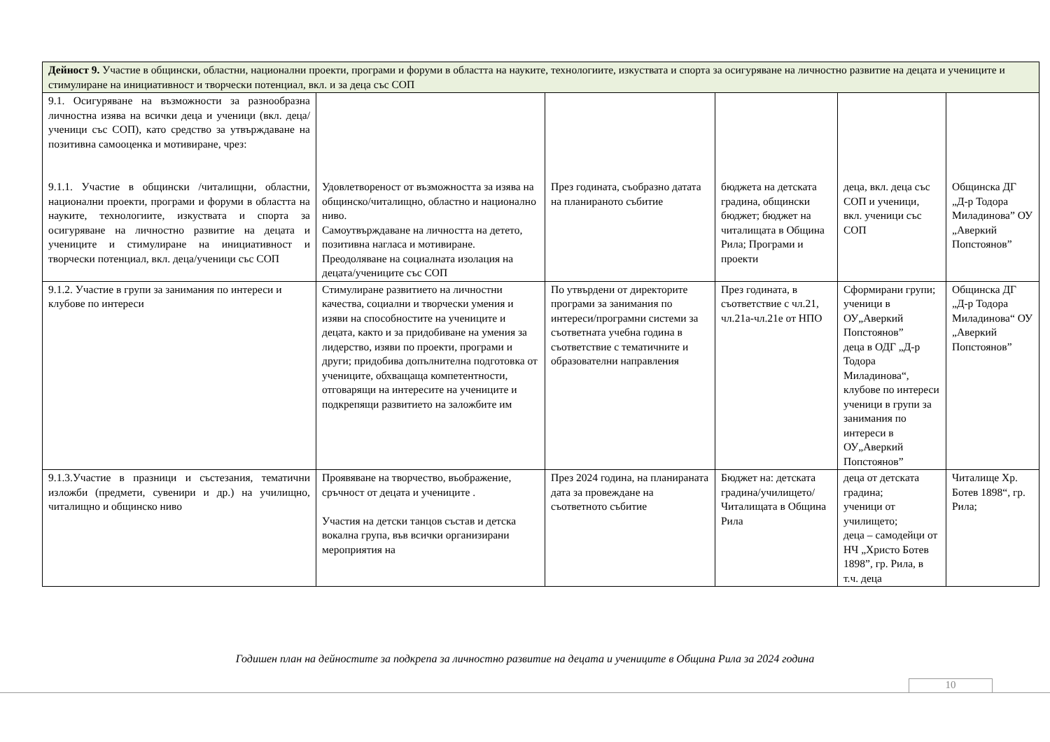| Дейност 9. Участие в общински, областни, национални проекти, програми и форуми в областта на науките, технологиите, изкуствата и спорта за осигуряване на личностно развитие на децата и учениците и стимулиране на инициативност и творчески потенциал, вкл. и за деца със СОП | | | | | |
| 9.1. Осигуряване на възможности за разнообразна личностна изява на всички деца и ученици (вкл. деца/ученици със СОП), като средство за утвърждаване на позитивна самооценка и мотивиране, чрез: 9.1.1. Участие в общински /читалищни, областни, национални проекти, програми и форуми в областта на науките, технологиите, изкуствата и спорта за осигуряване на личностно развитие на децата и учениците и стимулиране на инициативност и творчески потенциал, вкл. деца/ученици със СОП | Удовлетвореност от възможността за изява на общинско/читалищно, областно и национално ниво. Самоутвърждаване на личността на детето, позитивна нагласа и мотивиране. Преодоляване на социалната изолация на децата/учениците със СОП | През годината, съобразно датата на планираното събитие | бюджета на детската градина, общински бюджет; бюджет на читалищата в Община Рила; Програми и проекти | деца, вкл. деца със СОП и ученици, вкл. ученици със СОП | Общинска ДГ „Д-р Тодора Миладинова” ОУ „Аверкий Попстоянов” |
| 9.1.2. Участие в групи за занимания по интереси и клубове по интереси | Стимулиране развитието на личностни качества, социални и творчески умения и изяви на способностите на учениците и децата, както и за придобиване на умения за лидерство, изяви по проекти, програми и други; придобива допълнителна подготовка от учениците, обхващаща компетентности, отговарящи на интересите на учениците и подкрепящи развитието на заложбите им | По утвърдени от директорите програми за занимания по интереси/програмни системи за съответната учебна година в съответствие с тематичните и образователни направления | През годината, в съответствие с чл.21, чл.21а-чл.21е от НПО | Сформирани групи; ученици в ОУ„Аверкий Попстоянов” деца в ОДГ „Д-р Тодора Миладинова“, клубове по интереси ученици в групи за занимания по интереси в ОУ„Аверкий Попстоянов” | Общинска ДГ „Д-р Тодора Миладинова“ ОУ „Аверкий Попстоянов” |
| 9.1.3.Участие в празници и състезания, тематични изложби (предмети, сувенири и др.) на училищно, читалищно и общинско ниво | Проявяване на творчество, въображение, сръчност от децата и учениците . Участия на детски танцов състав и детска вокална група, във всички организирани мероприятия на | През 2024 година, на планираната дата за провеждане на съответното събитие | Бюджет на: детската градина/училището/ Читалищата в Община Рила | деца от детската градина; ученици от училището; деца – самодейци от НЧ „Христо Ботев 1898”, гр. Рила, в т.ч. деца | Читалище Хр. Ботев 1898“, гр. Рила; |
Годишен план на дейностите за подкрепа за личностно развитие на децата и учениците в Община Рила за 2024 година
10